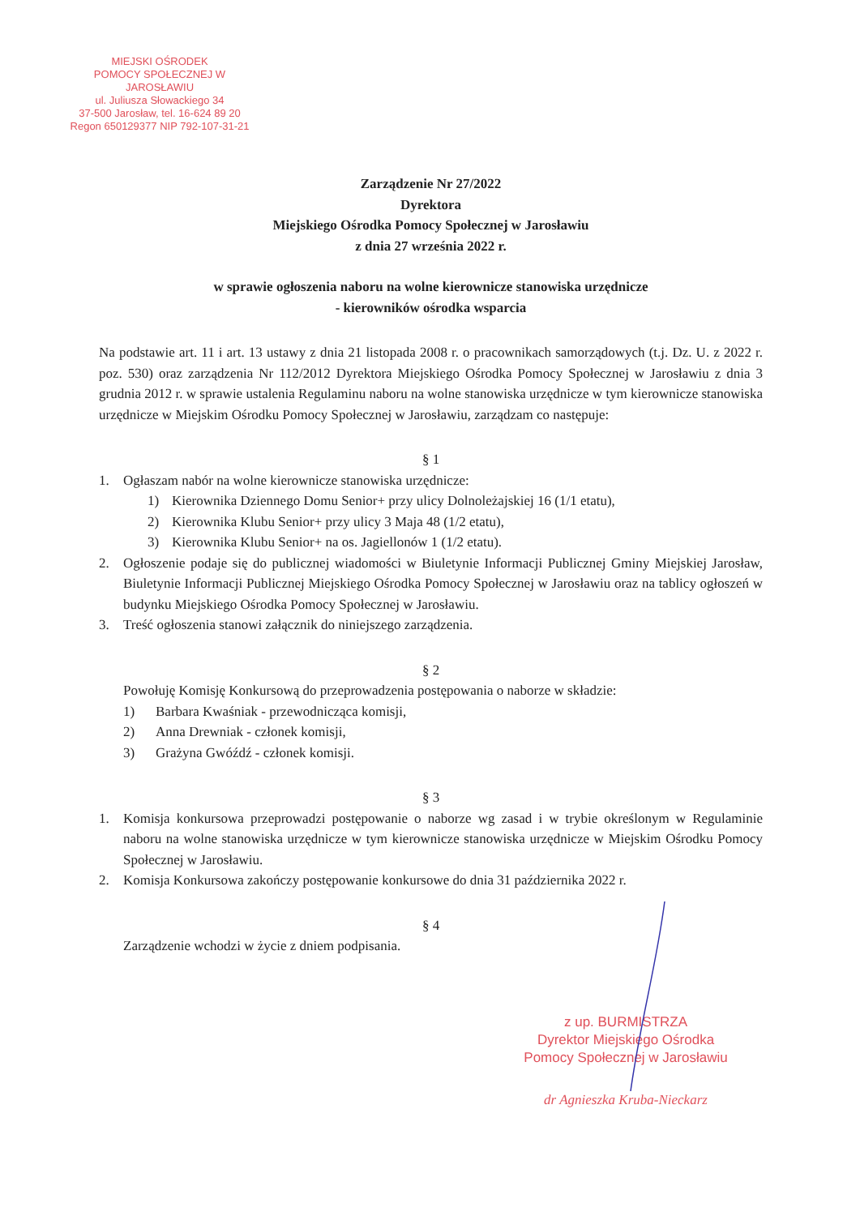MIEJSKI OŚRODEK
POMOCY SPOŁECZNEJ W JAROSŁAWIU
ul. Juliusza Słowackiego 34
37-500 Jarosław, tel. 16-624 89 20
Regon 650129377 NIP 792-107-31-21
Zarządzenie Nr 27/2022
Dyrektora
Miejskiego Ośrodka Pomocy Społecznej w Jarosławiu
z dnia 27 września 2022 r.
w sprawie ogłoszenia naboru na wolne kierownicze stanowiska urzędnicze
- kierowników ośrodka wsparcia
Na podstawie art. 11 i art. 13 ustawy z dnia 21 listopada 2008 r. o pracownikach samorządowych (t.j. Dz. U. z 2022 r. poz. 530) oraz zarządzenia Nr 112/2012 Dyrektora Miejskiego Ośrodka Pomocy Społecznej w Jarosławiu z dnia 3 grudnia 2012 r. w sprawie ustalenia Regulaminu naboru na wolne stanowiska urzędnicze w tym kierownicze stanowiska urzędnicze w Miejskim Ośrodku Pomocy Społecznej w Jarosławiu, zarządzam co następuje:
§ 1
1. Ogłaszam nabór na wolne kierownicze stanowiska urzędnicze:
1) Kierownika Dziennego Domu Senior+ przy ulicy Dolnoleżajskiej 16 (1/1 etatu),
2) Kierownika Klubu Senior+ przy ulicy 3 Maja 48 (1/2 etatu),
3) Kierownika Klubu Senior+ na os. Jagiellonów 1 (1/2 etatu).
2. Ogłoszenie podaje się do publicznej wiadomości w Biuletynie Informacji Publicznej Gminy Miejskiej Jarosław, Biuletynie Informacji Publicznej Miejskiego Ośrodka Pomocy Społecznej w Jarosławiu oraz na tablicy ogłoszeń w budynku Miejskiego Ośrodka Pomocy Społecznej w Jarosławiu.
3. Treść ogłoszenia stanowi załącznik do niniejszego zarządzenia.
§ 2
Powołuję Komisję Konkursową do przeprowadzenia postępowania o naborze w składzie:
1) Barbara Kwaśniak - przewodnicząca komisji,
2) Anna Drewniak - członek komisji,
3) Grażyna Gwóźdź - członek komisji.
§ 3
1. Komisja konkursowa przeprowadzi postępowanie o naborze wg zasad i w trybie określonym w Regulaminie naboru na wolne stanowiska urzędnicze w tym kierownicze stanowiska urzędnicze w Miejskim Ośrodku Pomocy Społecznej w Jarosławiu.
2. Komisja Konkursowa zakończy postępowanie konkursowe do dnia 31 października 2022 r.
§ 4
Zarządzenie wchodzi w życie z dniem podpisania.
z up. BURMISTRZA
Dyrektor Miejskiego Ośrodka
Pomocy Społecznej w Jarosławiu
dr Agnieszka Kruba-Nieckarz